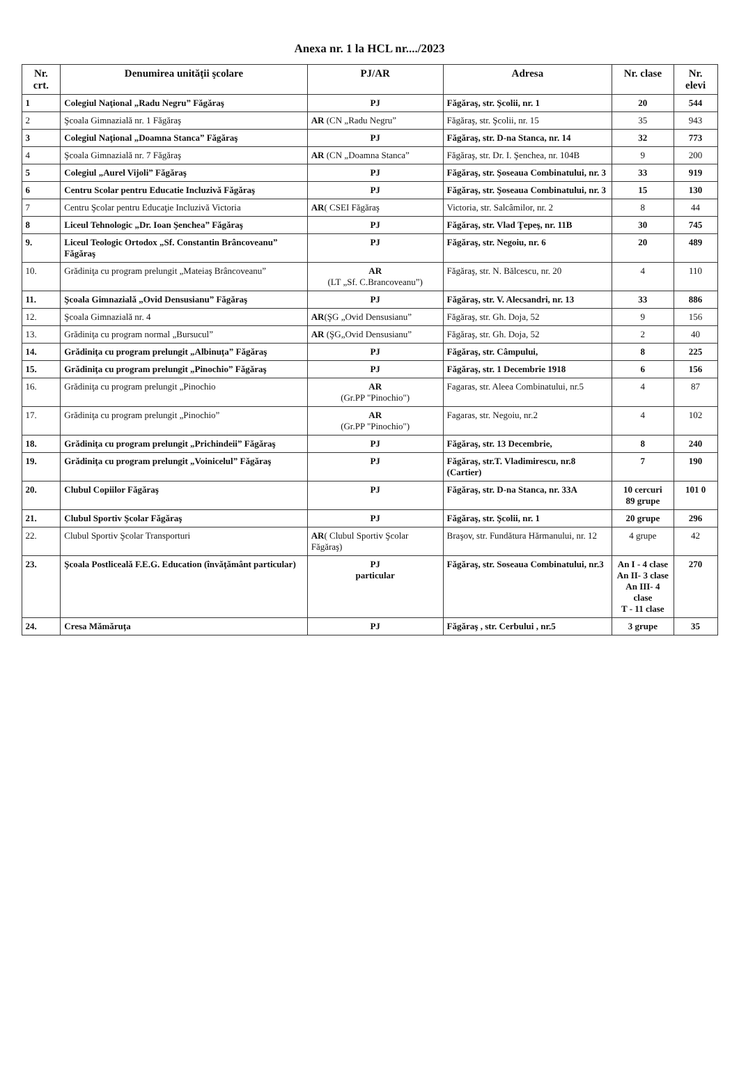Anexa nr. 1 la HCL nr..../2023
| Nr. crt. | Denumirea unităţii şcolare | PJ/AR | Adresa | Nr. clase | Nr. elevi |
| --- | --- | --- | --- | --- | --- |
| 1 | Colegiul Naţional „Radu Negru” Făgăraş | PJ | Făgăraş, str. Şcolii, nr. 1 | 20 | 544 |
| 2 | Şcoala Gimnazială nr. 1 Făgăraş | AR (CN „Radu Negru” | Făgăraş, str. Şcolii, nr. 15 | 35 | 943 |
| 3 | Colegiul Naţional „Doamna Stanca” Făgăraş | PJ | Făgăraş, str. D-na Stanca, nr. 14 | 32 | 773 |
| 4 | Şcoala Gimnazială nr. 7 Făgăraş | AR (CN „Doamna Stanca” | Făgăraş, str. Dr. I. Şenchea, nr. 104B | 9 | 200 |
| 5 | Colegiul „Aurel Vijoli” Făgăraş | PJ | Făgăraş, str. Şoseaua Combinatului, nr. 3 | 33 | 919 |
| 6 | Centru Scolar pentru Educatie Incluzivă Făgăraş | PJ | Făgăraş, str. Şoseaua Combinatului, nr. 3 | 15 | 130 |
| 7 | Centru Şcolar pentru Educaţie Incluzivă Victoria | AR ( CSEI Făgăraş | Victoria, str. Salcâmilor, nr. 2 | 8 | 44 |
| 8 | Liceul Tehnologic „Dr. Ioan Şenchea” Făgăraş | PJ | Făgăraş, str. Vlad Ţepeş, nr. 11B | 30 | 745 |
| 9. | Liceul Teologic Ortodox „Sf. Constantin Brâncoveanu” Făgăraş | PJ | Făgăraş, str. Negoiu, nr. 6 | 20 | 489 |
| 10. | Grădiniţa cu program prelungit „Mateiaş Brâncoveanu” | AR (LT „Sf. C.Brancoveanu”) | Făgăraş, str. N. Bălcescu, nr. 20 | 4 | 110 |
| 11. | Şcoala Gimnazială „Ovid Densusianu” Făgăraş | PJ | Făgăraş, str. V. Alecsandri, nr. 13 | 33 | 886 |
| 12. | Şcoala Gimnazială nr. 4 | AR (ŞG „Ovid Densusianu” | Făgăraş, str. Gh. Doja, 52 | 9 | 156 |
| 13. | Grădiniţa cu program normal „Bursucul” | AR (ŞG„Ovid Densusianu” | Făgăraş, str. Gh. Doja, 52 | 2 | 40 |
| 14. | Grădiniţa cu program prelungit „Albinuţa” Făgăraş | PJ | Făgăraş, str. Câmpului, | 8 | 225 |
| 15. | Grădiniţa cu program prelungit „Pinochio” Făgăraş | PJ | Făgăraş, str. 1 Decembrie 1918 | 6 | 156 |
| 16. | Grădiniţa cu program prelungit „Pinochio | AR (Gr.PP "Pinochio") | Fagaras, str. Aleea Combinatului, nr.5 | 4 | 87 |
| 17. | Grădiniţa cu program prelungit „Pinochio” | AR (Gr.PP "Pinochio") | Fagaras, str. Negoiu, nr.2 | 4 | 102 |
| 18. | Grădiniţa cu program prelungit „Prichindeii” Făgăraş | PJ | Făgăraş, str. 13 Decembrie, | 8 | 240 |
| 19. | Grădiniţa cu program prelungit „Voinicelul” Făgăraş | PJ | Făgăraş, str.T. Vladimirescu, nr.8 (Cartier) | 7 | 190 |
| 20. | Clubul Copiilor Făgăraş | PJ | Făgăraş, str. D-na Stanca, nr. 33A | 10 cercuri 89 grupe | 101 0 |
| 21. | Clubul Sportiv Şcolar Făgăraş | PJ | Făgăraş, str. Şcolii, nr. 1 | 20 grupe | 296 |
| 22. | Clubul Sportiv Şcolar Transporturi | AR ( Clubul Sportiv Şcolar Făgăraş) | Braşov, str. Fundătura Hărmanului, nr. 12 | 4 grupe | 42 |
| 23. | Şcoala Postliceală F.E.G. Education (învăţământ particular) | PJ particular | Făgăraş, str. Soseaua Combinatului, nr.3 | An I - 4 clase An II- 3 clase An III- 4 clase T - 11 clase | 270 |
| 24. | Cresa Mămăruţa | PJ | Făgăraş , str. Cerbului , nr.5 | 3 grupe | 35 |